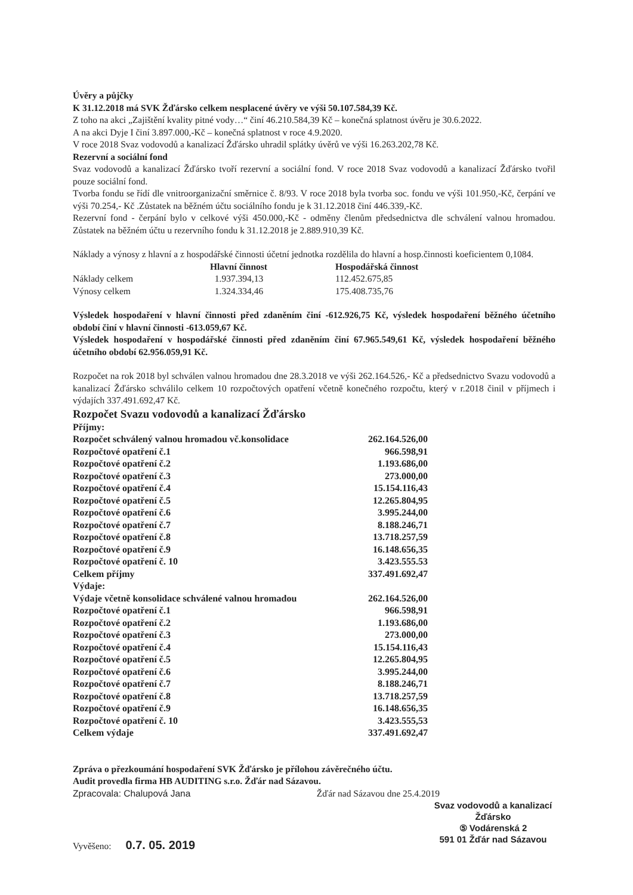Úvěry a půjčky
K 31.12.2018 má SVK Žďársko celkem nesplacené úvěry ve výši 50.107.584,39 Kč.
Z toho na akci „Zajištění kvality pitné vody…“ činí 46.210.584,39 Kč – konečná splatnost úvěru je 30.6.2022.
A na akci Dyje I činí 3.897.000,-Kč – konečná splatnost v roce 4.9.2020.
V roce 2018 Svaz vodovodů a kanalizací Žďársko uhradil splátky úvěrů ve výši 16.263.202,78 Kč.
Rezervní a sociální fond
Svaz vodovodů a kanalizací Žďársko tvoří rezervní a sociální fond. V roce 2018 Svaz vodovodů a kanalizací Žďársko tvořil pouze sociální fond.
Tvorba fondu se řídí dle vnitroorganizační směrnice č. 8/93. V roce 2018 byla tvorba soc. fondu ve výši 101.950,-Kč, čerpání ve výši 70.254,- Kč .Zůstatek na běžném účtu sociálního fondu je k 31.12.2018 činí 446.339,-Kč.
Rezervní fond - čerpání bylo v celkové výši 450.000,-Kč - odměny členům předsednictva dle schválení valnou hromadou. Zůstatek na běžném účtu u rezervního fondu k 31.12.2018 je 2.889.910,39 Kč.
Náklady a výnosy z hlavní a z hospodářské činnosti účetní jednotka rozdělila do hlavní a hosp.činnosti koeficientem 0,1084.
| | Hlavní činnost | Hospodářská činnost |
| --- | --- | --- |
| Náklady celkem | 1.937.394,13 | 112.452.675,85 |
| Výnosy celkem | 1.324.334,46 | 175.408.735,76 |
Výsledek hospodaření v hlavní činnosti před zdaněním činí -612.926,75 Kč, výsledek hospodaření běžného účetního období činí v hlavní činnosti -613.059,67 Kč.
Výsledek hospodaření v hospodářské činnosti před zdaněním činí 67.965.549,61 Kč, výsledek hospodaření běžného účetního období 62.956.059,91 Kč.
Rozpočet na rok 2018 byl schválen valnou hromadou dne 28.3.2018 ve výši 262.164.526,- Kč a předsednictvo Svazu vodovodů a kanalizací Žďársko schválilo celkem 10 rozpočtových opatření včetně konečného rozpočtu, který v r.2018 činil v příjmech i výdajích 337.491.692,47 Kč.
Rozpočet Svazu vodovodů a kanalizací Žďársko
| Příjmy: | |
| Rozpočet schválený valnou hromadou vč.konsolidace | 262.164.526,00 |
| Rozpočtové opatření č.1 | 966.598,91 |
| Rozpočtové opatření č.2 | 1.193.686,00 |
| Rozpočtové opatření č.3 | 273.000,00 |
| Rozpočtové opatření č.4 | 15.154.116,43 |
| Rozpočtové opatření č.5 | 12.265.804,95 |
| Rozpočtové opatření č.6 | 3.995.244,00 |
| Rozpočtové opatření č.7 | 8.188.246,71 |
| Rozpočtové opatření č.8 | 13.718.257,59 |
| Rozpočtové opatření č.9 | 16.148.656,35 |
| Rozpočtové opatření č. 10 | 3.423.555.53 |
| Celkem příjmy | 337.491.692,47 |
| Výdaje: | |
| Výdaje včetně konsolidace schválené valnou hromadou | 262.164.526,00 |
| Rozpočtové opatření č.1 | 966.598,91 |
| Rozpočtové opatření č.2 | 1.193.686,00 |
| Rozpočtové opatření č.3 | 273.000,00 |
| Rozpočtové opatření č.4 | 15.154.116,43 |
| Rozpočtové opatření č.5 | 12.265.804,95 |
| Rozpočtové opatření č.6 | 3.995.244,00 |
| Rozpočtové opatření č.7 | 8.188.246,71 |
| Rozpočtové opatření č.8 | 13.718.257,59 |
| Rozpočtové opatření č.9 | 16.148.656,35 |
| Rozpočtové opatření č. 10 | 3.423.555,53 |
| Celkem výdaje | 337.491.692,47 |
Zpráva o přezkoumání hospodaření SVK Žďársko je přílohou závěrečného účtu.
Audit provedla firma HB AUDITING s.r.o. Žďár nad Sázavou.
Zpracovala: Chalupová Jana Žďár nad Sázavou dne 25.4.2019
Svaz vodovodů a kanalizací
Žďársko
⑤ Vodárenská 2
591 01 Žďár nad Sázavou
Vyvěšeno: 0.7. 05. 2019